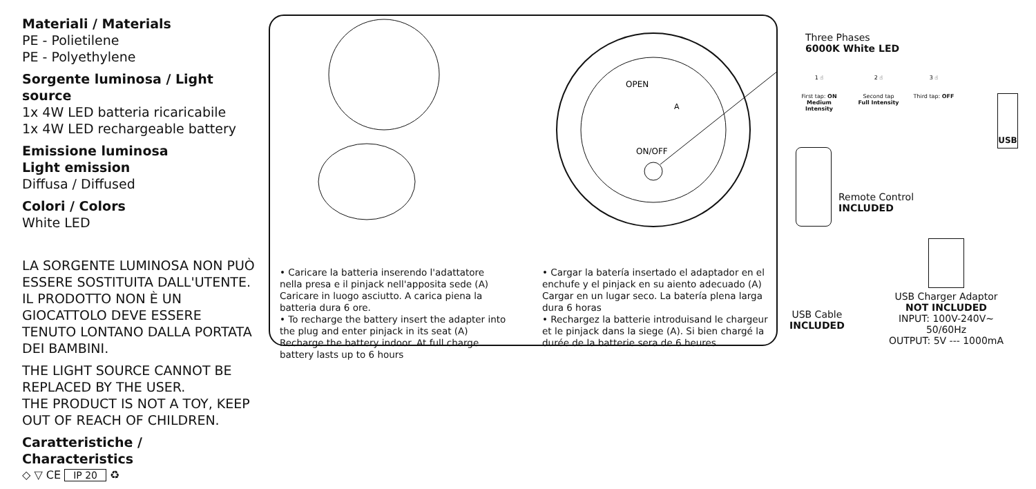Materiali / Materials
PE - Polietilene
PE - Polyethylene
Sorgente luminosa / Light source
1x 4W LED batteria ricaricabile
1x 4W LED rechargeable battery
Emissione luminosa
Light emission
Diffusa / Diffused
Colori / Colors
White LED
LA SORGENTE LUMINOSA NON PUÒ ESSERE SOSTITUITA DALL'UTENTE.
IL PRODOTTO NON È UN GIOCATTOLO DEVE ESSERE TENUTO LONTANO DALLA PORTATA DEI BAMBINI.
THE LIGHT SOURCE CANNOT BE REPLACED BY THE USER.
THE PRODUCT IS NOT A TOY, KEEP OUT OF REACH OF CHILDREN.
Caratteristiche / Characteristics
◇ ▽ CE IP 20 ♻
OPEN
ON/OFF
A
• Caricare la batteria inserendo l'adattatore nella presa e il pinjack nell'apposita sede (A) Caricare in luogo asciutto. A carica piena la batteria dura 6 ore.
• To recharge the battery insert the adapter into the plug and enter pinjack in its seat (A) Recharge the battery indoor. At full charge battery lasts up to 6 hours
• Cargar la batería insertado el adaptador en el enchufe y el pinjack en su aiento adecuado (A) Cargar en un lugar seco. La batería plena larga dura 6 horas
• Rechargez la batterie introduisand le chargeur et le pinjack dans la siege (A). Si bien chargé la durée de la batterie sera de 6 heures
Three Phases
6000K White LED
1 ☝
First tap: ON
Medium Intensity
2 ☝
Second tap
Full Intensity
3 ☝
Third tap: OFF
USB
Remote Control
INCLUDED
USB Cable
INCLUDED
USB Charger Adaptor
NOT INCLUDED
INPUT: 100V-240V~ 50/60Hz
OUTPUT: 5V --- 1000mA